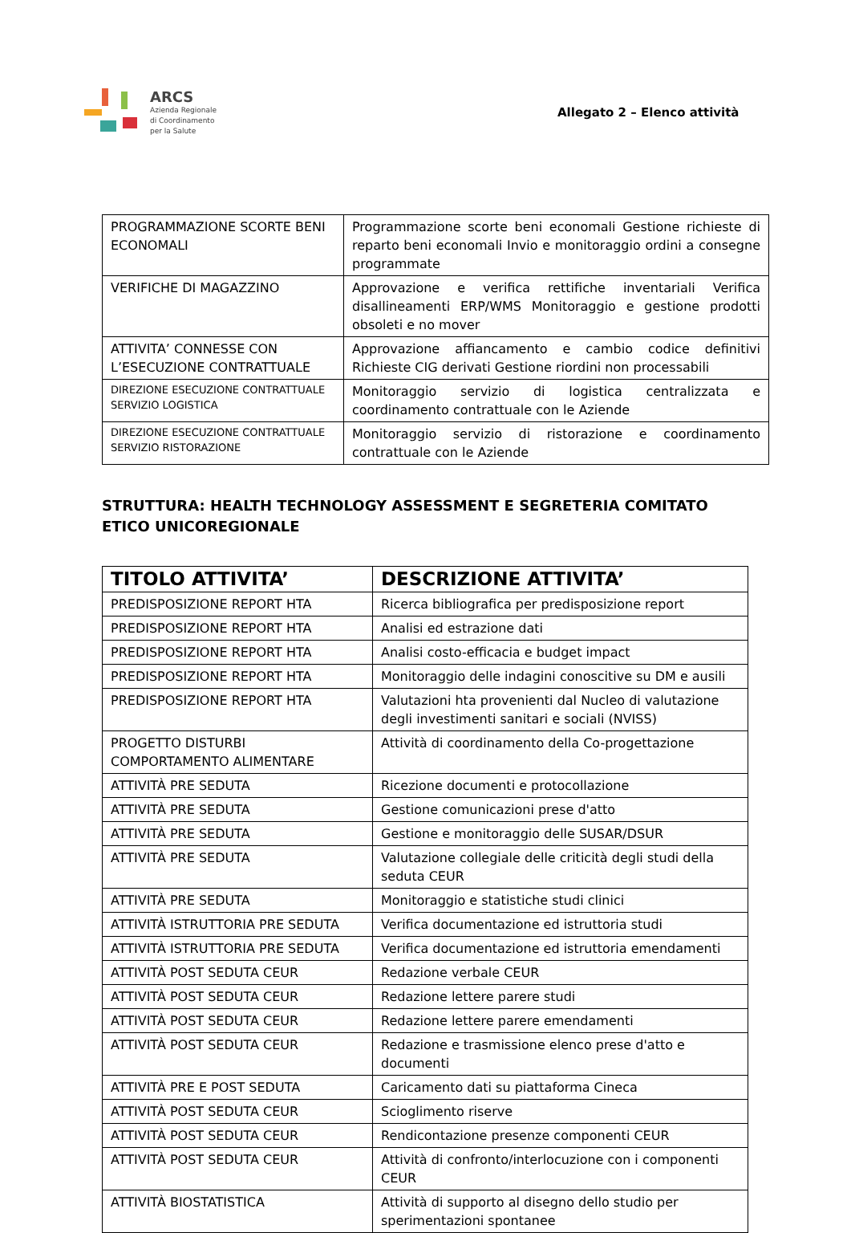ARCS
Azienda Regionale
di Coordinamento
per la Salute
Allegato 2 – Elenco attività
| PROGRAMMAZIONE SCORTE BENI ECONOMALI | Programmazione scorte beni economali Gestione richieste di reparto beni economali Invio e monitoraggio ordini a consegne programmate |
| VERIFICHE DI MAGAZZINO | Approvazione e verifica rettifiche inventariali Verifica disallineamenti ERP/WMS Monitoraggio e gestione prodotti obsoleti e no mover |
| ATTIVITA’ CONNESSE CON L’ESECUZIONE CONTRATTUALE | Approvazione affiancamento e cambio codice definitivi Richieste CIG derivati Gestione riordini non processabili |
| DIREZIONE ESECUZIONE CONTRATTUALE SERVIZIO LOGISTICA | Monitoraggio servizio di logistica centralizzata e coordinamento contrattuale con le Aziende |
| DIREZIONE ESECUZIONE CONTRATTUALE SERVIZIO RISTORAZIONE | Monitoraggio servizio di ristorazione e coordinamento contrattuale con le Aziende |
STRUTTURA: HEALTH TECHNOLOGY ASSESSMENT E SEGRETERIA COMITATO ETICO UNICOREGIONALE
| TITOLO ATTIVITA’ | DESCRIZIONE ATTIVITA’ |
| --- | --- |
| PREDISPOSIZIONE REPORT HTA | Ricerca bibliografica per predisposizione report |
| PREDISPOSIZIONE REPORT HTA | Analisi ed estrazione dati |
| PREDISPOSIZIONE REPORT HTA | Analisi costo-efficacia e budget impact |
| PREDISPOSIZIONE REPORT HTA | Monitoraggio delle indagini conoscitive su DM e ausili |
| PREDISPOSIZIONE REPORT HTA | Valutazioni hta provenienti dal Nucleo di valutazione degli investimenti sanitari e sociali (NVISS) |
| PROGETTO DISTURBI COMPORTAMENTO ALIMENTARE | Attività di coordinamento della Co-progettazione |
| ATTIVITÀ PRE SEDUTA | Ricezione documenti e protocollazione |
| ATTIVITÀ PRE SEDUTA | Gestione comunicazioni prese d'atto |
| ATTIVITÀ PRE SEDUTA | Gestione e monitoraggio delle SUSAR/DSUR |
| ATTIVITÀ PRE SEDUTA | Valutazione collegiale delle criticità degli studi della seduta CEUR |
| ATTIVITÀ PRE SEDUTA | Monitoraggio e statistiche studi clinici |
| ATTIVITÀ ISTRUTTORIA PRE SEDUTA | Verifica documentazione ed istruttoria studi |
| ATTIVITÀ ISTRUTTORIA PRE SEDUTA | Verifica documentazione ed istruttoria emendamenti |
| ATTIVITÀ POST SEDUTA CEUR | Redazione verbale CEUR |
| ATTIVITÀ POST SEDUTA CEUR | Redazione lettere parere studi |
| ATTIVITÀ POST SEDUTA CEUR | Redazione lettere parere emendamenti |
| ATTIVITÀ POST SEDUTA CEUR | Redazione e trasmissione elenco prese d'atto e documenti |
| ATTIVITÀ PRE E POST SEDUTA | Caricamento dati su piattaforma Cineca |
| ATTIVITÀ POST SEDUTA CEUR | Scioglimento riserve |
| ATTIVITÀ POST SEDUTA CEUR | Rendicontazione presenze componenti CEUR |
| ATTIVITÀ POST SEDUTA CEUR | Attività di confronto/interlocuzione con i componenti CEUR |
| ATTIVITÀ BIOSTATISTICA | Attività di supporto al disegno dello studio per sperimentazioni spontanee |